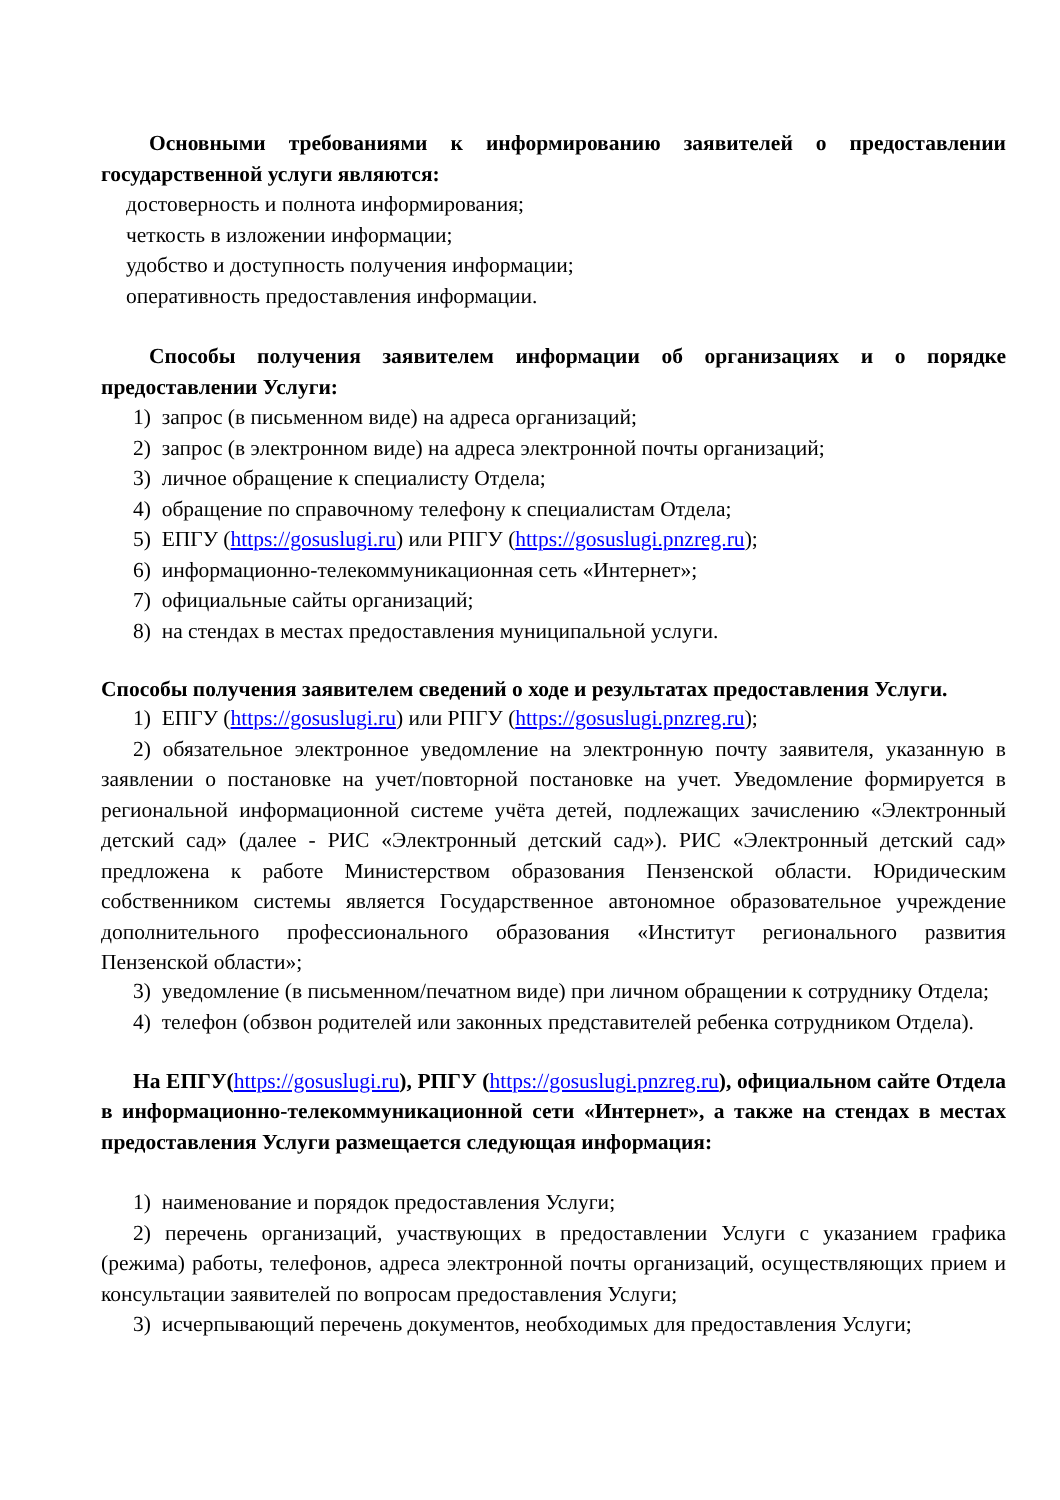Основными требованиями к информированию заявителей о предоставлении государственной услуги являются:
достоверность и полнота информирования;
четкость в изложении информации;
удобство и доступность получения информации;
оперативность предоставления информации.
Способы получения заявителем информации об организациях и о порядке предоставлении Услуги:
1) запрос (в письменном виде) на адреса организаций;
2) запрос (в электронном виде) на адреса электронной почты организаций;
3) личное обращение к специалисту Отдела;
4) обращение по справочному телефону к специалистам Отдела;
5) ЕПГУ (https://gosuslugi.ru) или РПГУ (https://gosuslugi.pnzreg.ru);
6) информационно-телекоммуникационная сеть «Интернет»;
7) официальные сайты организаций;
8) на стендах в местах предоставления муниципальной услуги.
Способы получения заявителем сведений о ходе и результатах предоставления Услуги.
1) ЕПГУ (https://gosuslugi.ru) или РПГУ (https://gosuslugi.pnzreg.ru);
2) обязательное электронное уведомление на электронную почту заявителя, указанную в заявлении о постановке на учет/повторной постановке на учет. Уведомление формируется в региональной информационной системе учёта детей, подлежащих зачислению «Электронный детский сад» (далее - РИС «Электронный детский сад»). РИС «Электронный детский сад» предложена к работе Министерством образования Пензенской области. Юридическим собственником системы является Государственное автономное образовательное учреждение дополнительного профессионального образования «Институт регионального развития Пензенской области»;
3) уведомление (в письменном/печатном виде) при личном обращении к сотруднику Отдела;
4) телефон (обзвон родителей или законных представителей ребенка сотрудником Отдела).
На ЕПГУ(https://gosuslugi.ru), РПГУ (https://gosuslugi.pnzreg.ru), официальном сайте Отдела в информационно-телекоммуникационной сети «Интернет», а также на стендах в местах предоставления Услуги размещается следующая информация:
1) наименование и порядок предоставления Услуги;
2) перечень организаций, участвующих в предоставлении Услуги с указанием графика (режима) работы, телефонов, адреса электронной почты организаций, осуществляющих прием и консультации заявителей по вопросам предоставления Услуги;
3) исчерпывающий перечень документов, необходимых для предоставления Услуги;